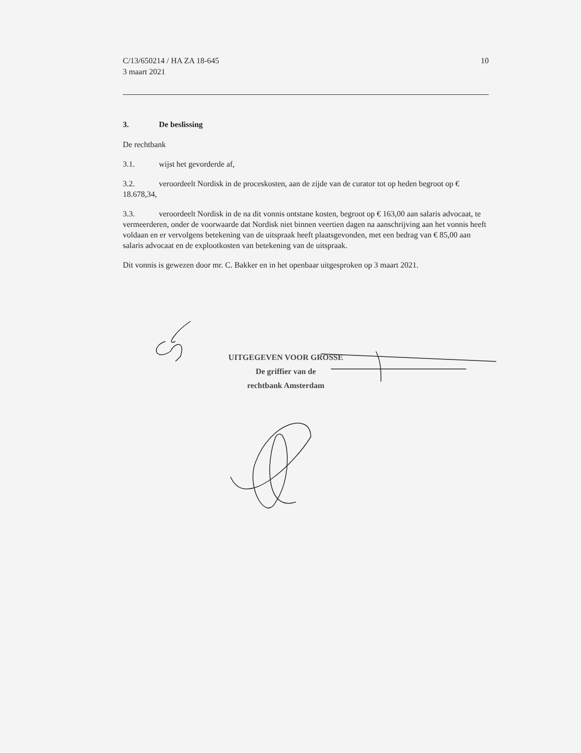C/13/650214 / HA ZA 18-645
3 maart 2021
10
3. De beslissing
De rechtbank
3.1. wijst het gevorderde af,
3.2. veroordeelt Nordisk in de proceskosten, aan de zijde van de curator tot op heden begroot op € 18.678,34,
3.3. veroordeelt Nordisk in de na dit vonnis ontstane kosten, begroot op € 163,00 aan salaris advocaat, te vermeerderen, onder de voorwaarde dat Nordisk niet binnen veertien dagen na aanschrijving aan het vonnis heeft voldaan en er vervolgens betekening van de uitspraak heeft plaatsgevonden, met een bedrag van € 85,00 aan salaris advocaat en de explootkosten van betekening van de uitspraak.
Dit vonnis is gewezen door mr. C. Bakker en in het openbaar uitgesproken op 3 maart 2021.
UITGEGEVEN VOOR GROSSE
De griffier van de
rechtbank Amsterdam